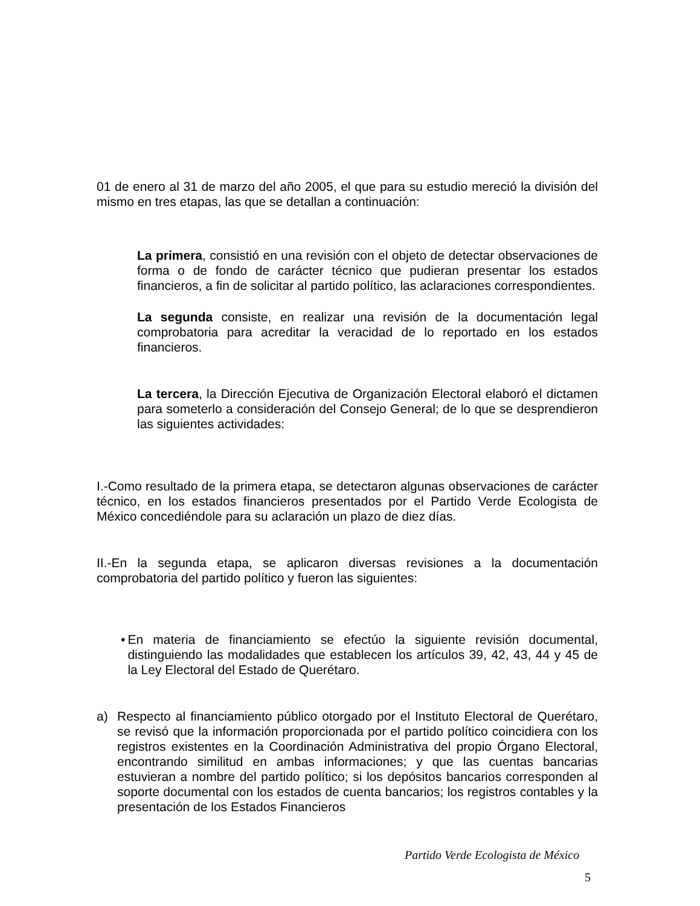01 de enero al 31 de marzo del año 2005, el que para su estudio mereció la división del mismo en tres etapas, las que se detallan a continuación:
La primera, consistió en una revisión con el objeto de detectar observaciones de forma o de fondo de carácter técnico que pudieran presentar los estados financieros, a fin de solicitar al partido político, las aclaraciones correspondientes.
La segunda consiste, en realizar una revisión de la documentación legal comprobatoria para acreditar la veracidad de lo reportado en los estados financieros.
La tercera, la Dirección Ejecutiva de Organización Electoral elaboró el dictamen para someterlo a consideración del Consejo General; de lo que se desprendieron las siguientes actividades:
I.-Como resultado de la primera etapa, se detectaron algunas observaciones de carácter técnico, en los estados financieros presentados por el Partido Verde Ecologista de México concediéndole para su aclaración un plazo de diez días.
II.-En la segunda etapa, se aplicaron diversas revisiones a la documentación comprobatoria del partido político y fueron las siguientes:
• En materia de financiamiento se efectúo la siguiente revisión documental, distinguiendo las modalidades que establecen los artículos 39, 42, 43, 44 y 45 de la Ley Electoral del Estado de Querétaro.
a) Respecto al financiamiento público otorgado por el Instituto Electoral de Querétaro, se revisó que la información proporcionada por el partido político coincidiera con los registros existentes en la Coordinación Administrativa del propio Órgano Electoral, encontrando similitud en ambas informaciones; y que las cuentas bancarias estuvieran a nombre del partido político; si los depósitos bancarios corresponden al soporte documental con los estados de cuenta bancarios; los registros contables y la presentación de los Estados Financieros
Partido Verde Ecologista de México
5